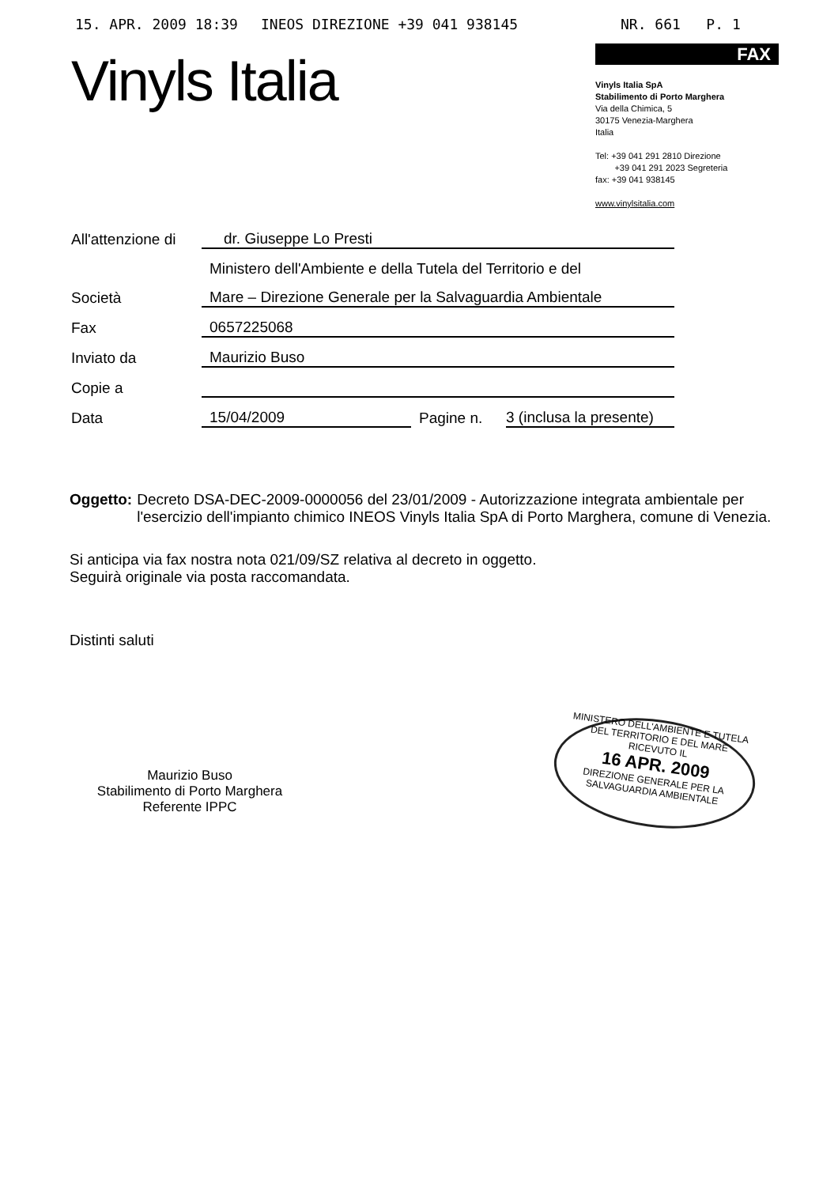15. APR. 2009 18:39 INEOS DIREZIONE +39 041 938145 NR. 661 P. 1
Vinyls Italia
FAX
Vinyls Italia SpA
Stabilimento di Porto Marghera
Via della Chimica, 5
30175 Venezia-Marghera
Italia
Tel: +39 041 291 2810 Direzione
+39 041 291 2023 Segreteria
fax: +39 041 938145
www.vinylsitalia.com
| All'attenzione di | dr. Giuseppe Lo Presti | | |
| | Ministero dell'Ambiente e della Tutela del Territorio e del | | |
| Società | Mare – Direzione Generale per la Salvaguardia Ambientale | | |
| Fax | 0657225068 | | |
| Inviato da | Maurizio Buso | | |
| Copie a | | | |
| Data | 15/04/2009 | Pagine n. | 3 (inclusa la presente) |
Oggetto: Decreto DSA-DEC-2009-0000056 del 23/01/2009 - Autorizzazione integrata ambientale per l'esercizio dell'impianto chimico INEOS Vinyls Italia SpA di Porto Marghera, comune di Venezia.
Si anticipa via fax nostra nota 021/09/SZ relativa al decreto in oggetto.
Seguirà originale via posta raccomandata.
Distinti saluti
Maurizio Buso
Stabilimento di Porto Marghera
Referente IPPC
MINISTERO DELL'AMBIENTE E TUTELA DEL TERRITORIO E DEL MARE
RICEVUTO IL
16 APR. 2009
DIREZIONE GENERALE PER LA SALVAGUARDIA AMBIENTALE